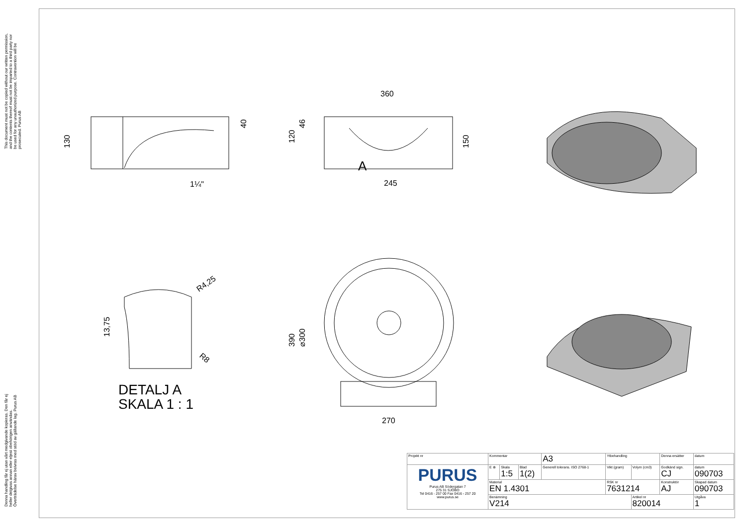This document must not be copied without our written permission, and the contents thereof must not be imparted to a third party nor be used for any unauthorized purpose. Contravention will be prosecuted. Purus AB
Denna handling får ej utan vårt medgivande kopieras. Den får ej heller delgivas annan eller eljest obehörigen användas. Överträdelse härav beivras med stöd av gällande lag. Purus AB
130
40
1¼"
360
245
A
120
46
150
R4,25
R8
13,75
390
⌀300
270
DETALJ A
SKALA 1 : 1
| Projekt nr | Kommentar | | | A3 | Ytbehandling | | Denna ersätter | datum |
| PURUS Purus AB Södergatan 7 275 31 SJÖBO Tel 0416 - 257 00 Fax 0416 - 257 20 www.purus.se | E ⊕ | Skala 1:5 | Blad 1(2) | Generell tolerans. ISO 2768-1 | Vikt (gram) | Volym (cm3) | Godkänd sign. CJ | datum 090703 |
| | Material EN 1.4301 | | | | RSK nr 7631214 | | Konstruktör AJ | Skapad datum 090703 |
| | Benämning V214 | | | | | Artikel nr 820014 | | Utgåva 1 |